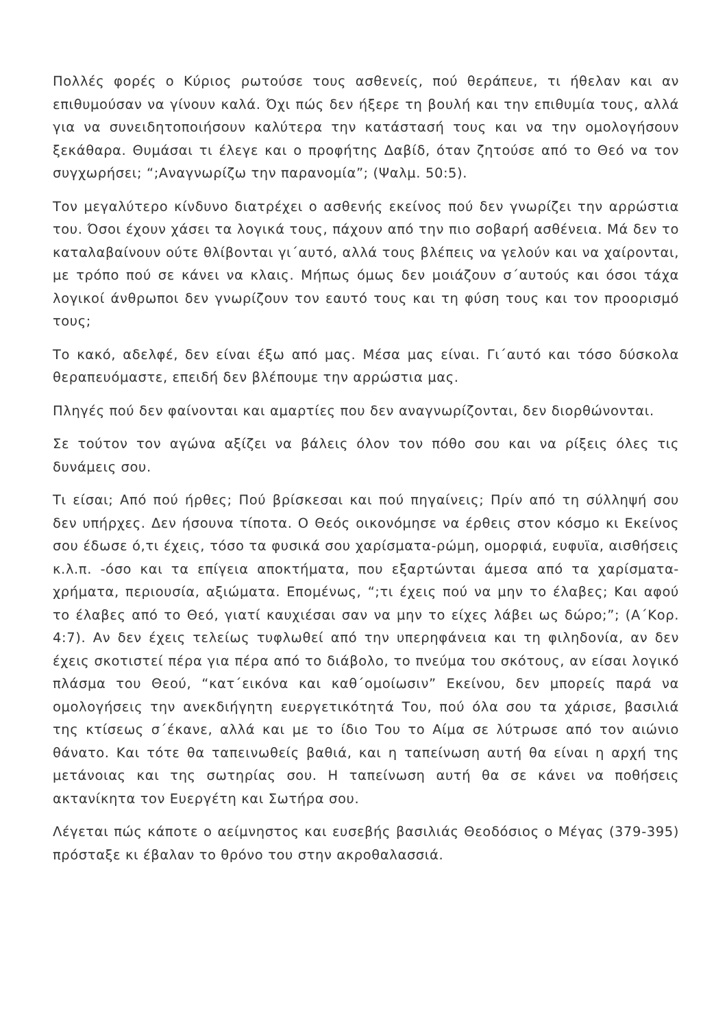Πολλές φορές ο Κύριος ρωτούσε τους ασθενείς, πού θεράπευε, τι ήθελαν και αν επιθυμούσαν να γίνουν καλά. Όχι πώς δεν ήξερε τη βουλή και την επιθυμία τους, αλλά για να συνειδητοποιήσουν καλύτερα την κατάστασή τους και να την ομολογήσουν ξεκάθαρα. Θυμάσαι τι έλεγε και ο προφήτης Δαβίδ, όταν ζητούσε από το Θεό να τον συγχωρήσει; “;Αναγνωρίζω την παρανομία”; (Ψαλμ. 50:5).
Τον μεγαλύτερο κίνδυνο διατρέχει ο ασθενής εκείνος πού δεν γνωρίζει την αρρώστια του. Όσοι έχουν χάσει τα λογικά τους, πάχουν από την πιο σοβαρή ασθένεια. Μά δεν το καταλαβαίνουν ούτε θλίβονται γι΄αυτό, αλλά τους βλέπεις να γελούν και να χαίρονται, με τρόπο πού σε κάνει να κλαις. Μήπως όμως δεν μοιάζουν σ΄αυτούς και όσοι τάχα λογικοί άνθρωποι δεν γνωρίζουν τον εαυτό τους και τη φύση τους και τον προορισμό τους;
Το κακό, αδελφέ, δεν είναι έξω από μας. Μέσα μας είναι. Γι΄αυτό και τόσο δύσκολα θεραπευόμαστε, επειδή δεν βλέπουμε την αρρώστια μας.
Πληγές πού δεν φαίνονται και αμαρτίες που δεν αναγνωρίζονται, δεν διορθώνονται.
Σε τούτον τον αγώνα αξίζει να βάλεις όλον τον πόθο σου και να ρίξεις όλες τις δυνάμεις σου.
Τι είσαι; Από πού ήρθες; Πού βρίσκεσαι και πού πηγαίνεις; Πρίν από τη σύλληψή σου δεν υπήρχες. Δεν ήσουνα τίποτα. Ο Θεός οικονόμησε να έρθεις στον κόσμο κι Εκείνος σου έδωσε ό,τι έχεις, τόσο τα φυσικά σου χαρίσματα-ρώμη, ομορφιά, ευφυϊα, αισθήσεις κ.λ.π. -όσο και τα επίγεια αποκτήματα, που εξαρτώνται άμεσα από τα χαρίσματα- χρήματα, περιουσία, αξιώματα. Επομένως, “;τι έχεις πού να μην το έλαβες; Και αφού το έλαβες από το Θεό, γιατί καυχιέσαι σαν να μην το είχες λάβει ως δώρο;”; (Α΄Κορ. 4:7). Αν δεν έχεις τελείως τυφλωθεί από την υπερηφάνεια και τη φιληδονία, αν δεν έχεις σκοτιστεί πέρα για πέρα από το διάβολο, το πνεύμα του σκότους, αν είσαι λογικό πλάσμα του Θεού, “κατ΄εικόνα και καθ΄ομοίωσιν” Εκείνου, δεν μπορείς παρά να ομολογήσεις την ανεκδιήγητη ευεργετικότητά Του, πού όλα σου τα χάρισε, βασιλιά της κτίσεως σ΄έκανε, αλλά και με το ίδιο Του το Αίμα σε λύτρωσε από τον αιώνιο θάνατο. Και τότε θα ταπεινωθείς βαθιά, και η ταπείνωση αυτή θα είναι η αρχή της μετάνοιας και της σωτηρίας σου. Η ταπείνωση αυτή θα σε κάνει να ποθήσεις ακτανίκητα τον Ευεργέτη και Σωτήρα σου.
Λέγεται πώς κάποτε ο αείμνηστος και ευσεβής βασιλιάς Θεοδόσιος ο Μέγας (379-395) πρόσταξε κι έβαλαν το θρόνο του στην ακροθαλασσιά.